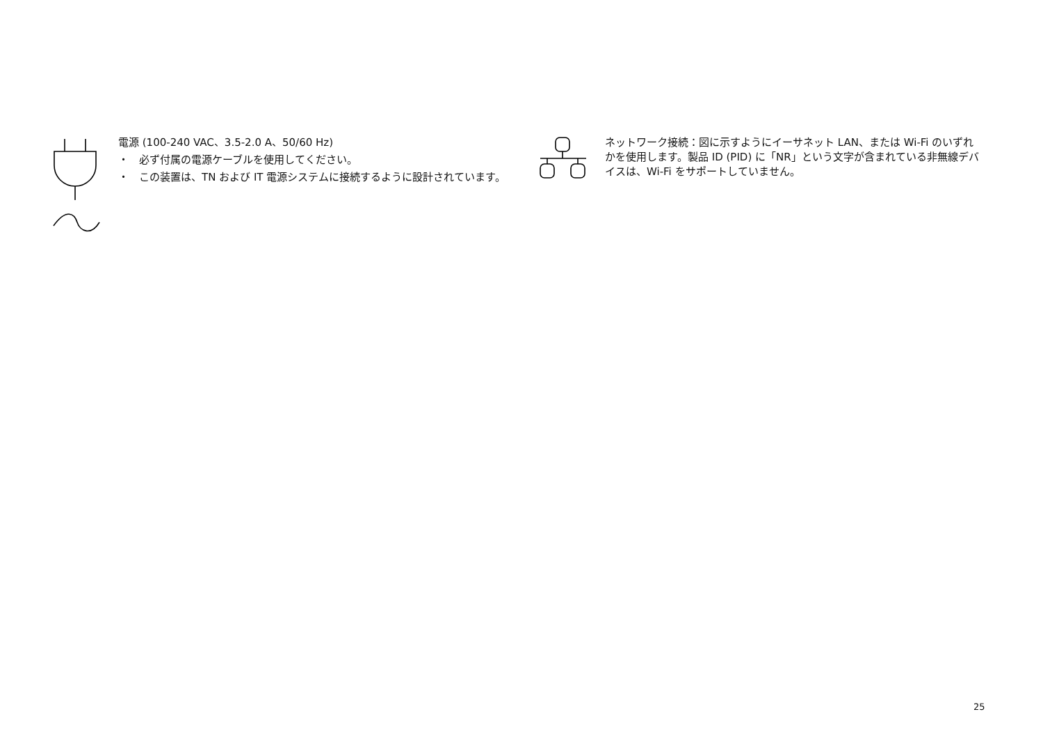電源 (100-240 VAC、3.5-2.0 A、50/60 Hz)
・ 必ず付属の電源ケーブルを使用してください。
・ この装置は、TN および IT 電源システムに接続するように設計されています。
ネットワーク接続：図に示すようにイーサネット LAN、または Wi-Fi のいずれかを使用します。製品 ID (PID) に「NR」という文字が含まれている非無線デバイスは、Wi-Fi をサポートしていません。
25